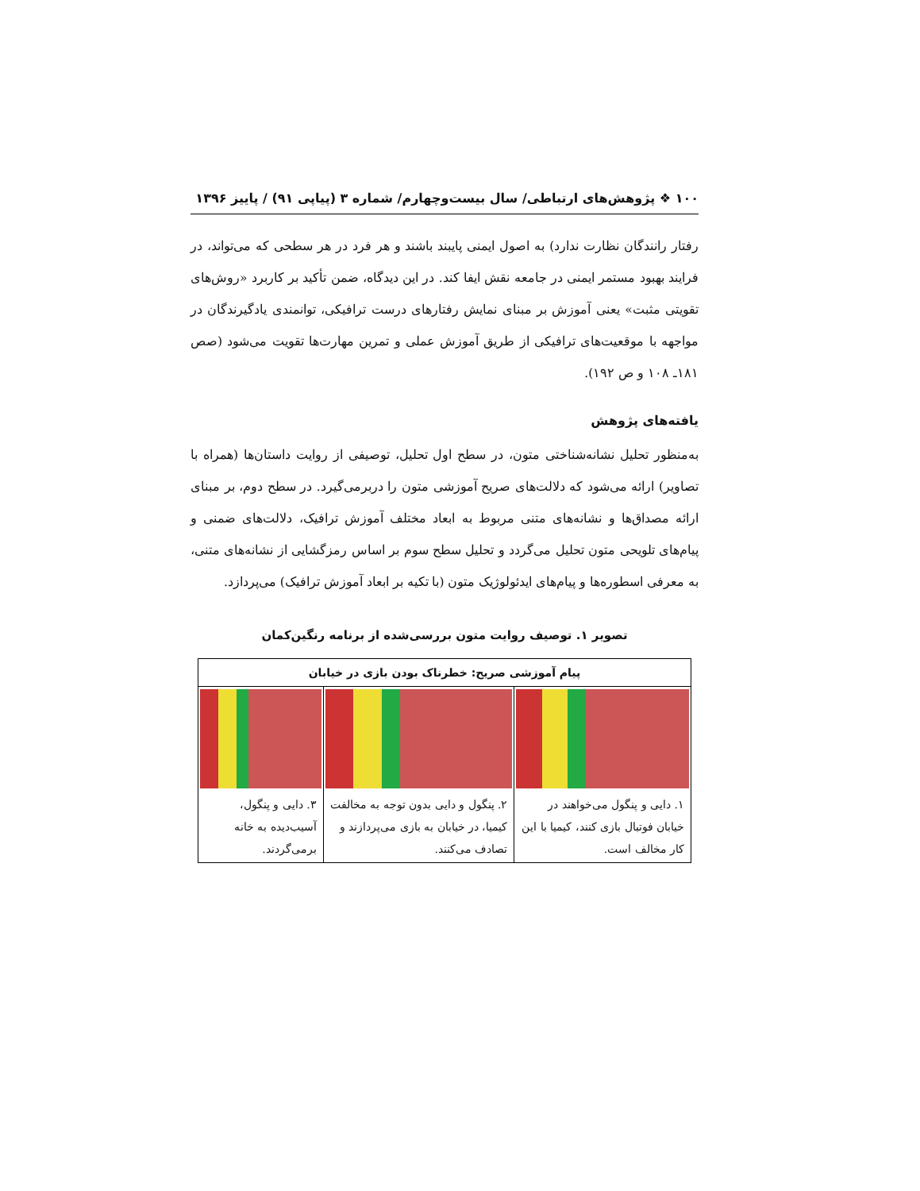۱۰۰ ❖ پژوهش‌های ارتباطی/ سال بیست‌وچهارم/ شماره ۳ (پیاپی ۹۱) / پاییز ۱۳۹۶
رفتار رانندگان نظارت ندارد) به اصول ایمنی پایبند باشند و هر فرد در هر سطحی که می‌تواند، در فرایند بهبود مستمر ایمنی در جامعه نقش ایفا کند. در این دیدگاه، ضمن تأکید بر کاربرد «روش‌های تقویتی مثبت» یعنی آموزش بر مبنای نمایش رفتارهای درست ترافیکی، توانمندی یادگیرندگان در مواجهه با موقعیت‌های ترافیکی از طریق آموزش عملی و تمرین مهارت‌ها تقویت می‌شود (صص ۱۸۱ـ ۱۰۸ و ص ۱۹۲).
یافته‌های پژوهش
به‌منظور تحلیل نشانه‌شناختی متون، در سطح اول تحلیل، توصیفی از روایت داستان‌ها (همراه با تصاویر) ارائه می‌شود که دلالت‌های صریح آموزشی متون را دربرمی‌گیرد. در سطح دوم، بر مبنای ارائه مصداق‌ها و نشانه‌های متنی مربوط به ابعاد مختلف آموزش ترافیک، دلالت‌های ضمنی و پیام‌های تلویحی متون تحلیل می‌گردد و تحلیل سطح سوم بر اساس رمزگشایی از نشانه‌های متنی، به معرفی اسطوره‌ها و پیام‌های ایدئولوژیک متون (با تکیه بر ابعاد آموزش ترافیک) می‌پردازد.
تصویر ۱. توصیف روایت متون بررسی‌شده از برنامه رنگین‌کمان
| پیام آموزشی صریح: خطرناک بودن بازی در خیابان | | |
| --- | --- | --- |
| ۱. دایی و پنگول می‌خواهند در خیابان فوتبال بازی کنند، کیمیا با این کار مخالف است. | ۲. پنگول و دایی بدون توجه به مخالفت کیمیا، در خیابان به بازی می‌پردازند و تصادف می‌کنند. | ۳. دایی و پنگول، آسیب‌دیده به خانه برمی‌گردند. |